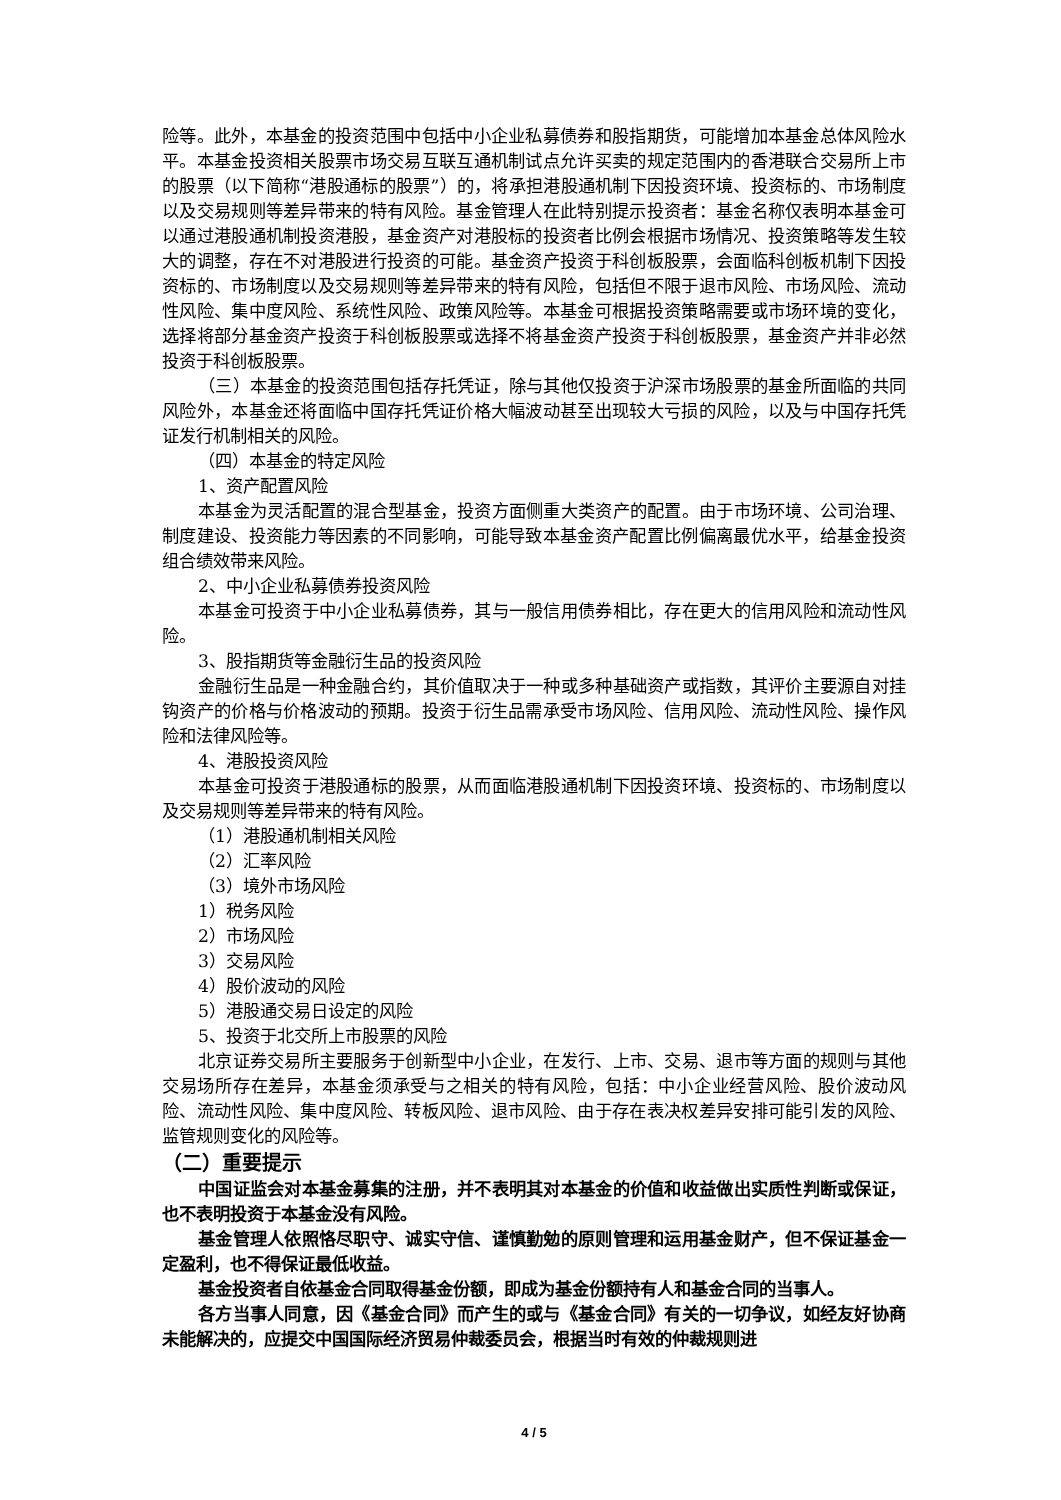险等。此外，本基金的投资范围中包括中小企业私募债券和股指期货，可能增加本基金总体风险水平。本基金投资相关股票市场交易互联互通机制试点允许买卖的规定范围内的香港联合交易所上市的股票（以下简称“港股通标的股票”）的，将承担港股通机制下因投资环境、投资标的、市场制度以及交易规则等差异带来的特有风险。基金管理人在此特别提示投资者：基金名称仅表明本基金可以通过港股通机制投资港股，基金资产对港股标的投资者比例会根据市场情况、投资策略等发生较大的调整，存在不对港股进行投资的可能。基金资产投资于科创板股票，会面临科创板机制下因投资标的、市场制度以及交易规则等差异带来的特有风险，包括但不限于退市风险、市场风险、流动性风险、集中度风险、系统性风险、政策风险等。本基金可根据投资策略需要或市场环境的变化，选择将部分基金资产投资于科创板股票或选择不将基金资产投资于科创板股票，基金资产并非必然投资于科创板股票。
（三）本基金的投资范围包括存托凭证，除与其他仅投资于沪深市场股票的基金所面临的共同风险外，本基金还将面临中国存托凭证价格大幅波动甚至出现较大亏损的风险，以及与中国存托凭证发行机制相关的风险。
（四）本基金的特定风险
1、资产配置风险
本基金为灵活配置的混合型基金，投资方面侧重大类资产的配置。由于市场环境、公司治理、制度建设、投资能力等因素的不同影响，可能导致本基金资产配置比例偏离最优水平，给基金投资组合绩效带来风险。
2、中小企业私募债券投资风险
本基金可投资于中小企业私募债券，其与一般信用债券相比，存在更大的信用风险和流动性风险。
3、股指期货等金融衍生品的投资风险
金融衍生品是一种金融合约，其价值取决于一种或多种基础资产或指数，其评价主要源自对挂钩资产的价格与价格波动的预期。投资于衍生品需承受市场风险、信用风险、流动性风险、操作风险和法律风险等。
4、港股投资风险
本基金可投资于港股通标的股票，从而面临港股通机制下因投资环境、投资标的、市场制度以及交易规则等差异带来的特有风险。
（1）港股通机制相关风险
（2）汇率风险
（3）境外市场风险
1）税务风险
2）市场风险
3）交易风险
4）股价波动的风险
5）港股通交易日设定的风险
5、投资于北交所上市股票的风险
北京证券交易所主要服务于创新型中小企业，在发行、上市、交易、退市等方面的规则与其他交易场所存在差异，本基金须承受与之相关的特有风险，包括：中小企业经营风险、股价波动风险、流动性风险、集中度风险、转板风险、退市风险、由于存在表决权差异安排可能引发的风险、监管规则变化的风险等。
（二）重要提示
中国证监会对本基金募集的注册，并不表明其对本基金的价值和收益做出实质性判断或保证，也不表明投资于本基金没有风险。
基金管理人依照恪尽职守、诚实守信、谨慎勤勉的原则管理和运用基金财产，但不保证基金一定盈利，也不得保证最低收益。
基金投资者自依基金合同取得基金份额，即成为基金份额持有人和基金合同的当事人。
各方当事人同意，因《基金合同》而产生的或与《基金合同》有关的一切争议，如经友好协商未能解决的，应提交中国国际经济贸易仲裁委员会，根据当时有效的仲裁规则进
4 / 5